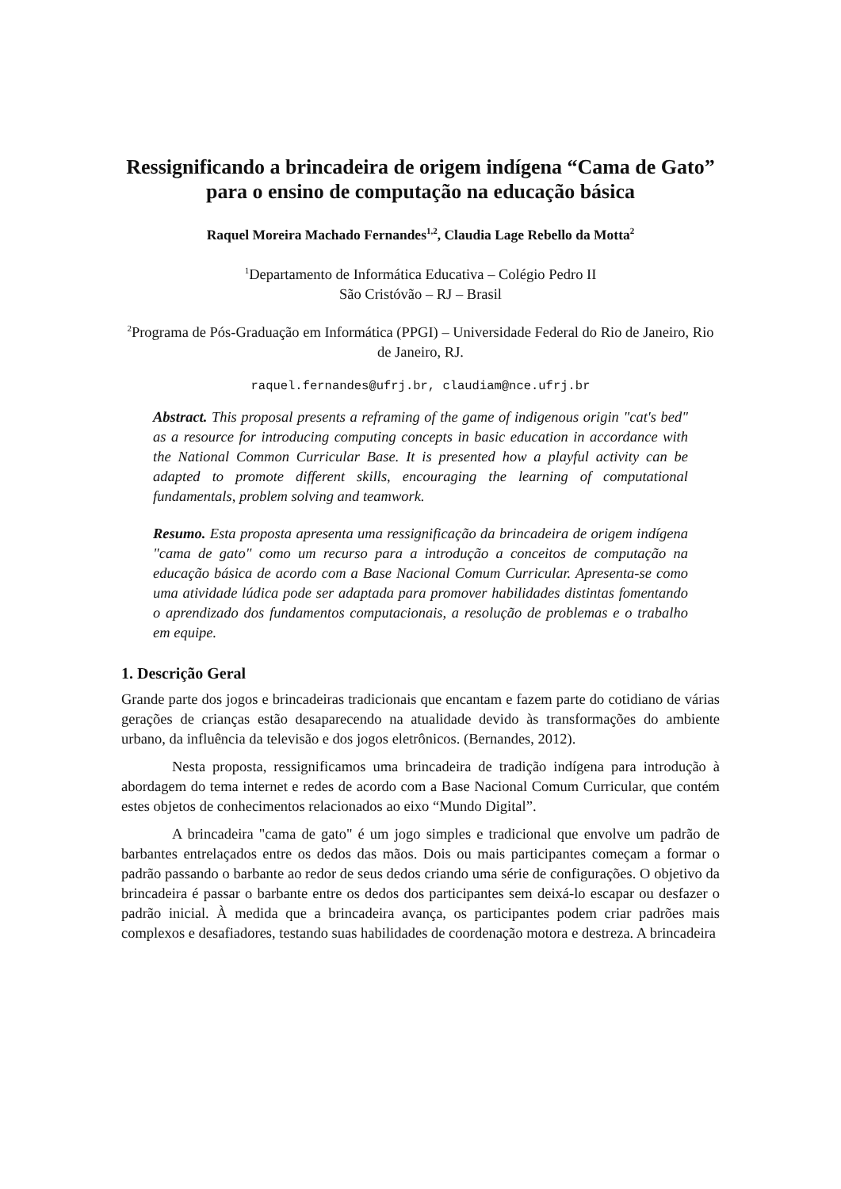Ressignificando a brincadeira de origem indígena “Cama de Gato” para o ensino de computação na educação básica
Raquel Moreira Machado Fernandes<sup>1,2</sup>, Claudia Lage Rebello da Motta<sup>2</sup>
<sup>1</sup> Departamento de Informática Educativa – Colégio Pedro II
São Cristóvão – RJ – Brasil
<sup>2</sup> Programa de Pós-Graduação em Informática (PPGI) – Universidade Federal do Rio de Janeiro, Rio de Janeiro, RJ.
raquel.fernandes@ufrj.br, claudiam@nce.ufrj.br
Abstract. This proposal presents a reframing of the game of indigenous origin "cat's bed" as a resource for introducing computing concepts in basic education in accordance with the National Common Curricular Base. It is presented how a playful activity can be adapted to promote different skills, encouraging the learning of computational fundamentals, problem solving and teamwork.
Resumo. Esta proposta apresenta uma ressignificação da brincadeira de origem indígena "cama de gato" como um recurso para a introdução a conceitos de computação na educação básica de acordo com a Base Nacional Comum Curricular. Apresenta-se como uma atividade lúdica pode ser adaptada para promover habilidades distintas fomentando o aprendizado dos fundamentos computacionais, a resolução de problemas e o trabalho em equipe.
1. Descrição Geral
Grande parte dos jogos e brincadeiras tradicionais que encantam e fazem parte do cotidiano de várias gerações de crianças estão desaparecendo na atualidade devido às transformações do ambiente urbano, da influência da televisão e dos jogos eletrônicos. (Bernandes, 2012).
Nesta proposta, ressignificamos uma brincadeira de tradição indígena para introdução à abordagem do tema internet e redes de acordo com a Base Nacional Comum Curricular, que contém estes objetos de conhecimentos relacionados ao eixo “Mundo Digital”.
A brincadeira "cama de gato" é um jogo simples e tradicional que envolve um padrão de barbantes entrelaçados entre os dedos das mãos. Dois ou mais participantes começam a formar o padrão passando o barbante ao redor de seus dedos criando uma série de configurações. O objetivo da brincadeira é passar o barbante entre os dedos dos participantes sem deixá-lo escapar ou desfazer o padrão inicial. À medida que a brincadeira avança, os participantes podem criar padrões mais complexos e desafiadores, testando suas habilidades de coordenação motora e destreza. A brincadeira